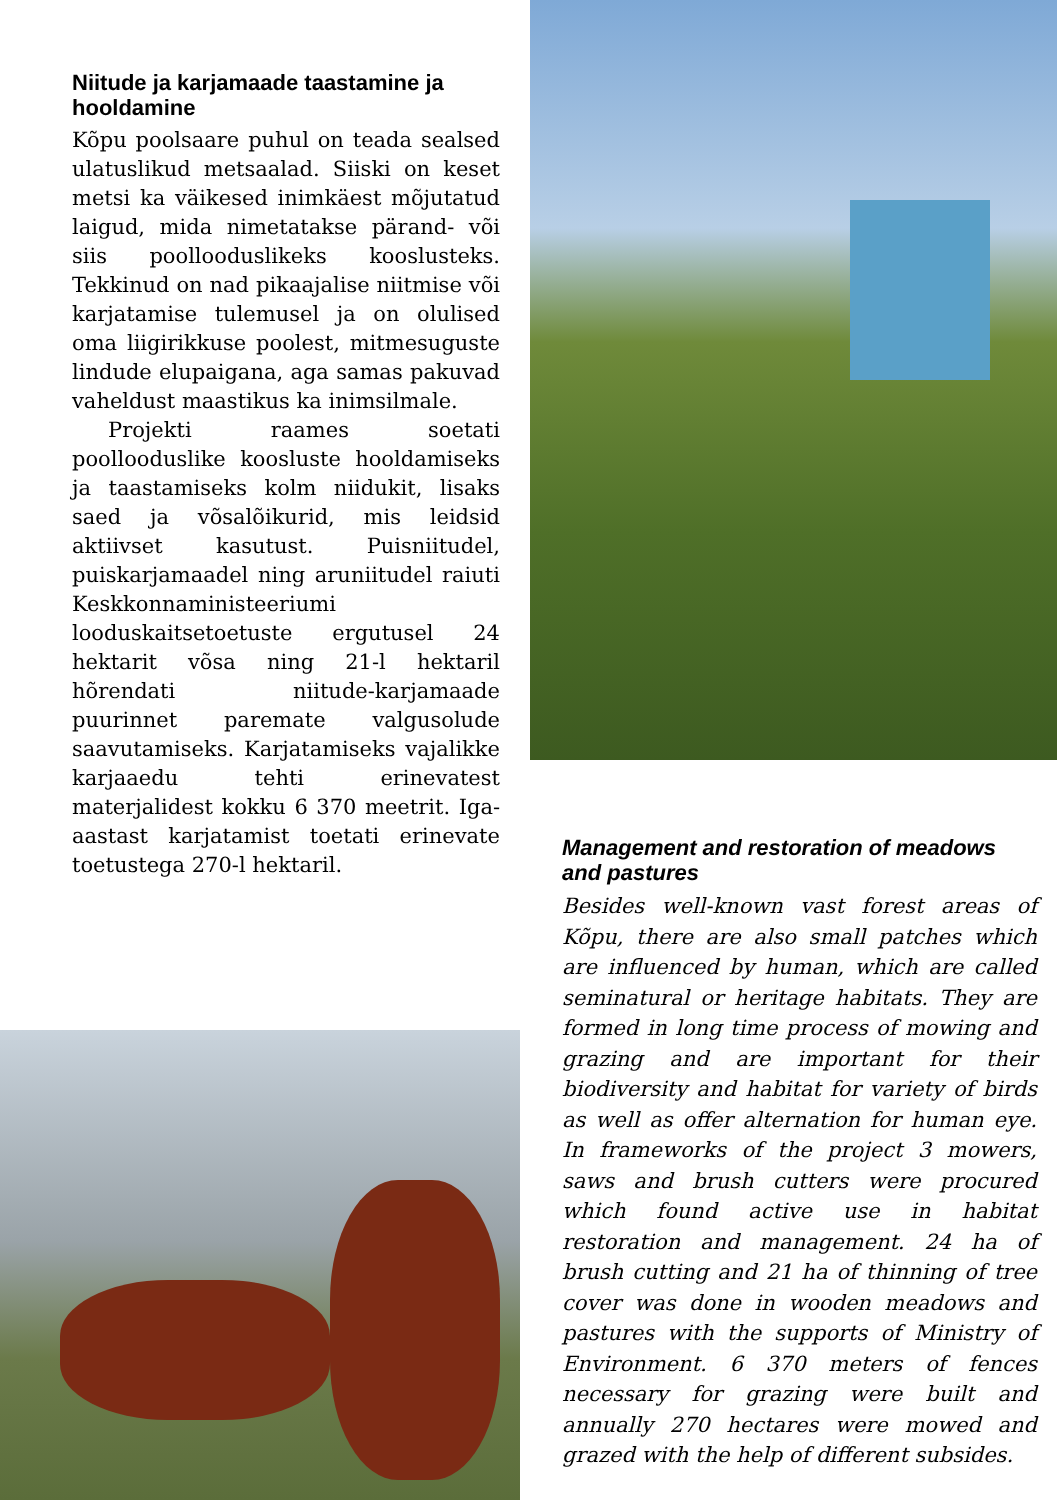Niitude ja karjamaade taastamine ja hooldamine
Kõpu poolsaare puhul on teada sealsed ulatuslikud metsaalad. Siiski on keset metsi ka väikesed inimkäest mõjutatud laigud, mida nimetatakse pärand- või siis poolloodusli­keks kooslusteks. Tekkinud on nad pikaajalise niitmise või karjatamise tulemusel ja on olulised oma liigirikkuse poolest, mitmesuguste lindude elupaigana, aga samas pakuvad vaheldust maastikus ka inimsilmale.
Projekti raames soetati poollooduslike koosluste hooldamiseks ja taastamiseks kolm niidukit, lisaks saed ja võsalõikurid, mis leidsid aktiivset kasutust. Puisniitudel, puiskarjamaadel ning aruniitudel raiuti Keskkonnaministeeriumi looduskaitsetoetuste ergutusel 24 hektarit võsa ning 21-l hektaril hõrendati niitude-karjamaade puurinnet paremate valgusolude saavutamiseks. Karjatamiseks vajalikke karjaaedu tehti erinevatest materjalidest kokku 6 370 meetrit. Iga-aastast karjatamist toetati erinevate toetustega 270-l hektaril.
Management and restoration of meadows and pastures
Besides well-known vast forest areas of Kõpu, there are also small patches which are influenced by human, which are called seminatural or heritage habitats. They are formed in long time process of mowing and grazing and are important for their biodiversity and habitat for variety of birds as well as offer alternation for human eye. In frameworks of the project 3 mowers, saws and brush cutters were procured which found active use in habitat restoration and management. 24 ha of brush cutting and 21 ha of thinning of tree cover was done in wooden meadows and pastures with the supports of Ministry of Environment. 6 370 meters of fences necessary for grazing were built and annually 270 hectares were mowed and grazed with the help of different subsides.